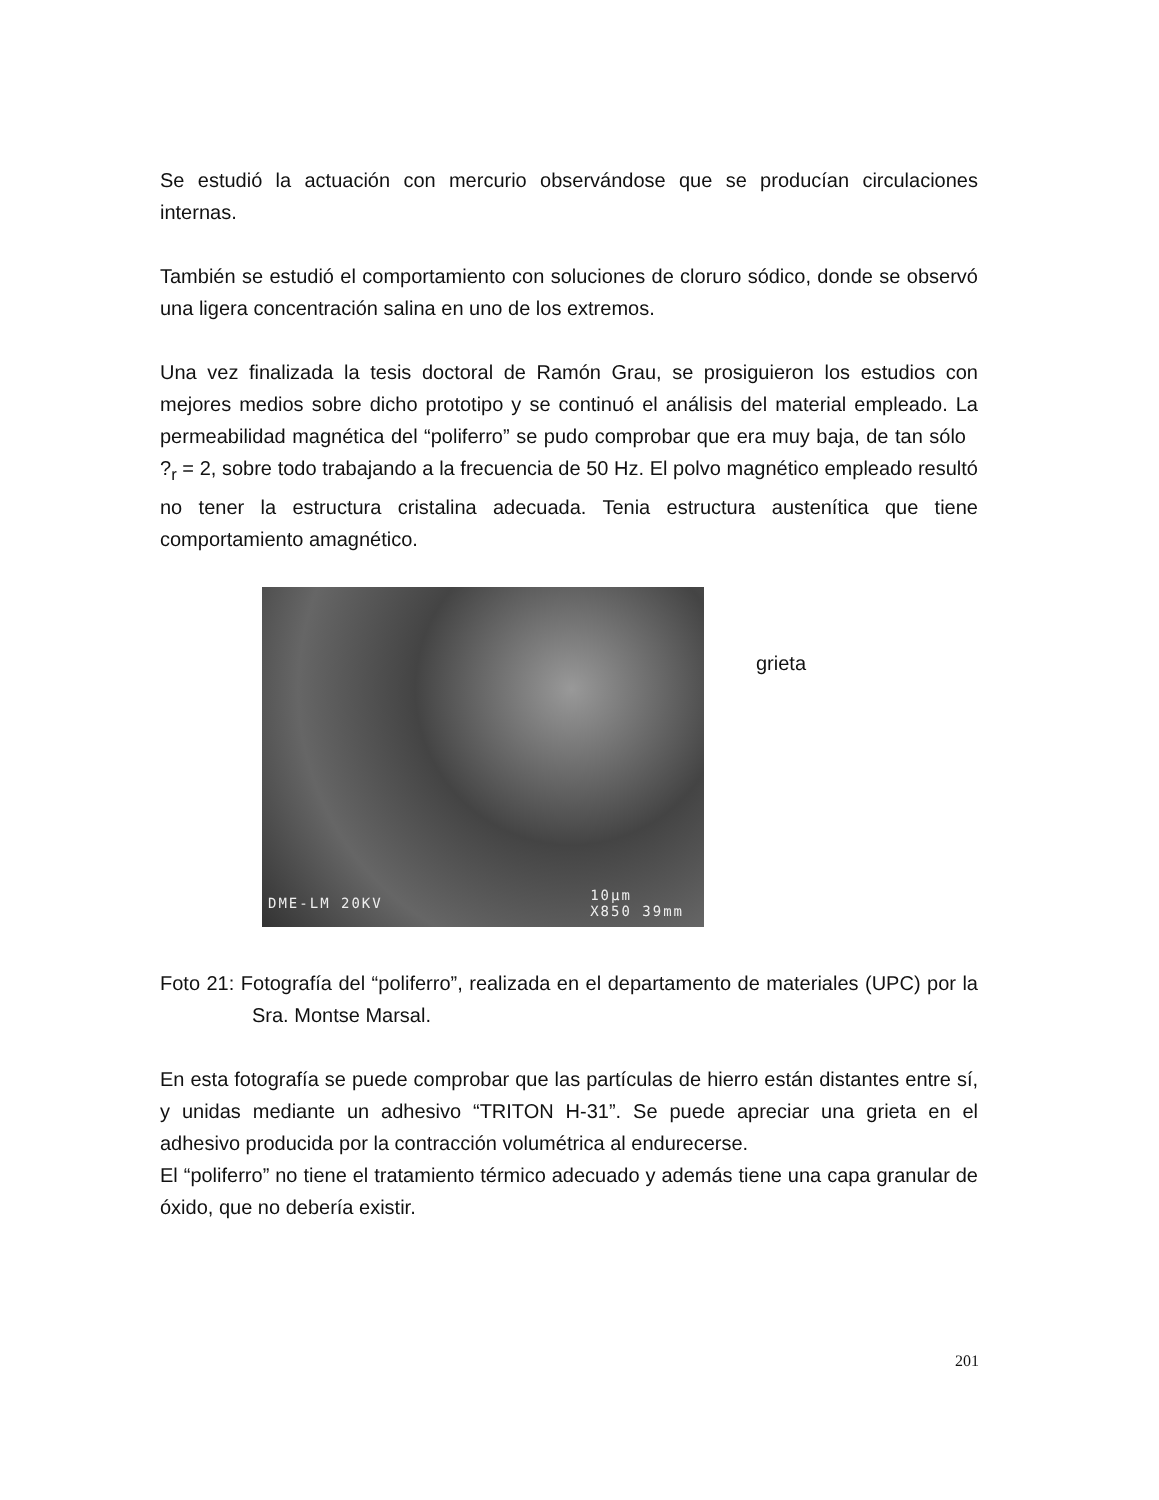Se estudió la actuación con mercurio observándose que se producían circulaciones internas.
También se estudió el comportamiento con soluciones de cloruro sódico, donde se observó una ligera concentración salina en uno de los extremos.
Una vez finalizada la tesis doctoral de Ramón Grau, se prosiguieron los estudios con mejores medios sobre dicho prototipo y se continuó el análisis del material empleado. La permeabilidad magnética del “poliferro” se pudo comprobar que era muy baja, de tan sólo ?<sub>r</sub> = 2, sobre todo trabajando a la frecuencia de 50 Hz. El polvo magnético empleado resultó no tener la estructura cristalina adecuada. Tenia estructura austenítica que tiene comportamiento amagnético.
DME-LM 20KV
10µm
X850 39mm
grieta
Foto 21: Fotografía del “poliferro”, realizada en el departamento de materiales (UPC) por la Sra. Montse Marsal.
En esta fotografía se puede comprobar que las partículas de hierro están distantes entre sí, y unidas mediante un adhesivo “TRITON H-31”. Se puede apreciar una grieta en el adhesivo producida por la contracción volumétrica al endurecerse.
El “poliferro” no tiene el tratamiento térmico adecuado y además tiene una capa granular de óxido, que no debería existir.
201